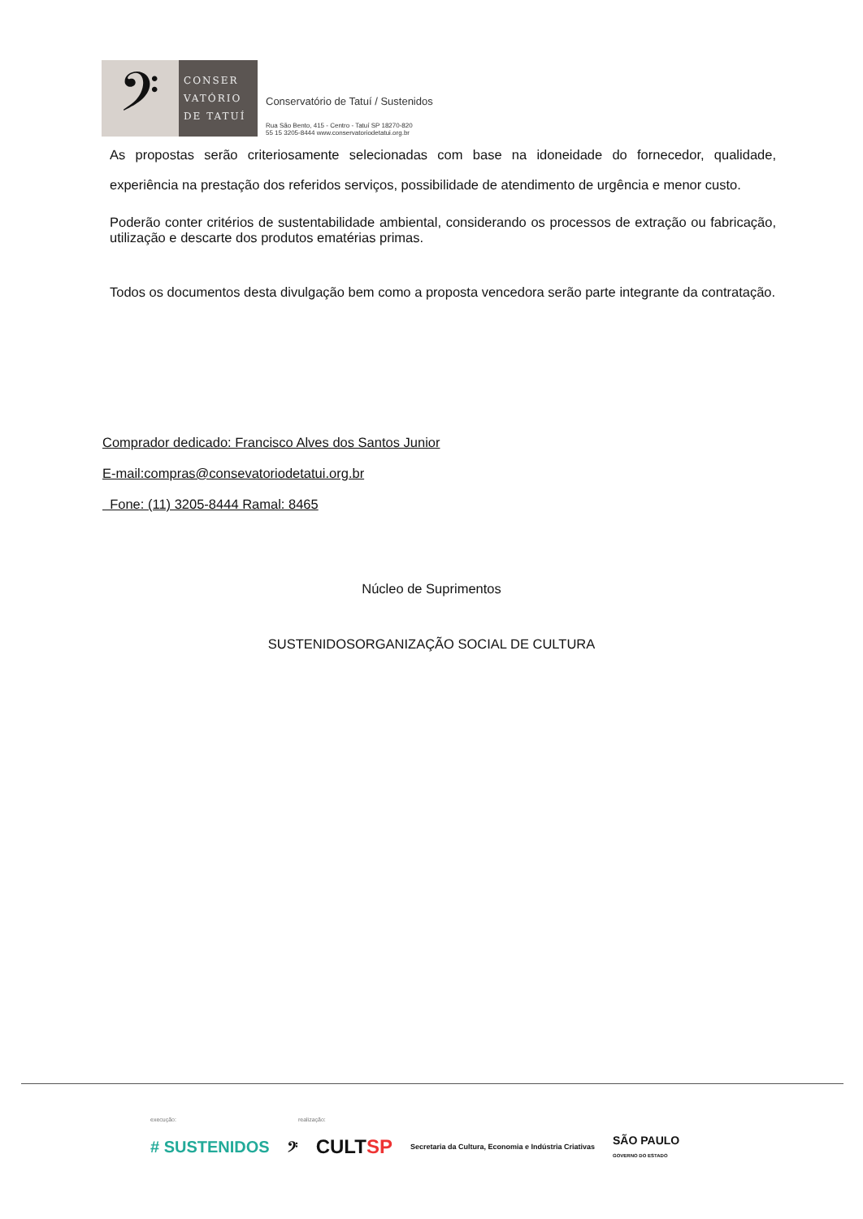𝄢
CONSER
VATÓRIO
DE TATUÍ
Conservatório de Tatuí / Sustenidos
Rua São Bento, 415 - Centro - Tatuí SP 18270-820
55 15 3205-8444 www.conservatoriodetatui.org.br
As propostas serão criteriosamente selecionadas com base na idoneidade do fornecedor, qualidade, experiência na prestação dos referidos serviços, possibilidade de atendimento de urgência e menor custo.
Poderão conter critérios de sustentabilidade ambiental, considerando os processos de extração ou fabricação, utilização e descarte dos produtos ematérias primas.
Todos os documentos desta divulgação bem como a proposta vencedora serão parte integrante da contratação.
Comprador dedicado: Francisco Alves dos Santos Junior
E-mail:compras@consevatoriodetatui.org.br
Fone: (11) 3205-8444 Ramal: 8465
Núcleo de Suprimentos
SUSTENIDOSORGANIZAÇÃO SOCIAL DE CULTURA
execução: realização:
# SUSTENIDOS 𝄢 CULTSP Secretaria da Cultura, Economia e Indústria Criativas SÃO PAULO
GOVERNO DO ESTADO